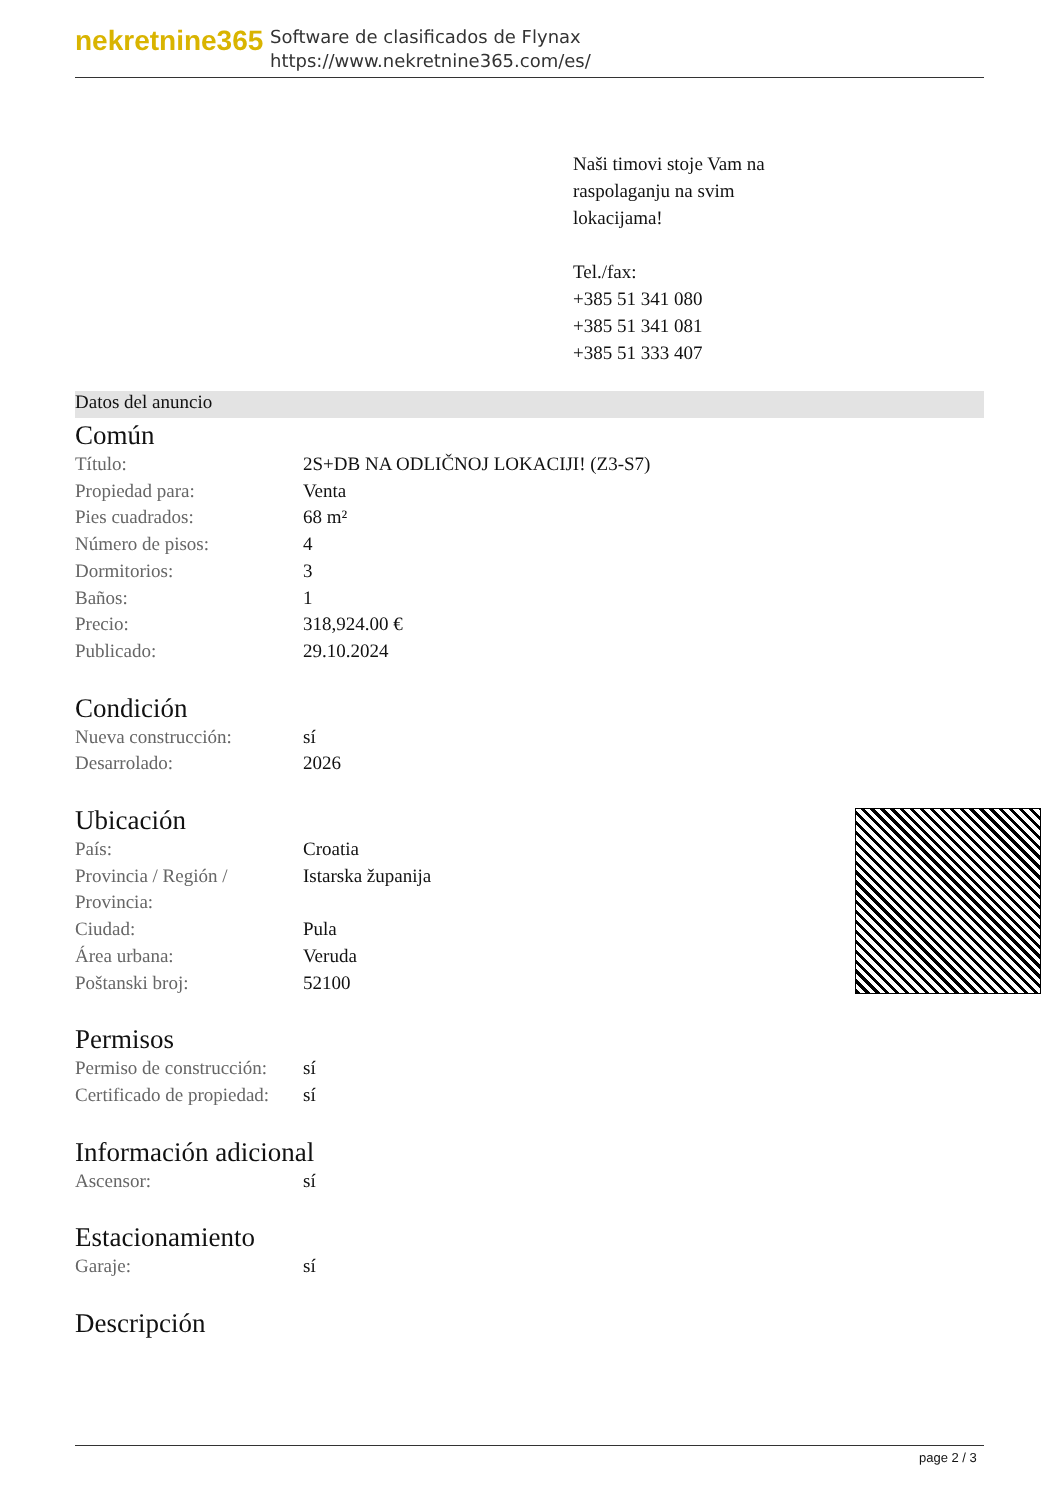nekretnine365
Software de clasificados de Flynax
https://www.nekretnine365.com/es/
Naši timovi stoje Vam na
raspolaganju na svim
lokacijama!
Tel./fax:
+385 51 341 080
+385 51 341 081
+385 51 333 407
Datos del anuncio
Común
| Título: | 2S+DB NA ODLIČNOJ LOKACIJI! (Z3-S7) |
| Propiedad para: | Venta |
| Pies cuadrados: | 68 m² |
| Número de pisos: | 4 |
| Dormitorios: | 3 |
| Baños: | 1 |
| Precio: | 318,924.00 € |
| Publicado: | 29.10.2024 |
Condición
| Nueva construcción: | sí |
| Desarrolado: | 2026 |
Ubicación
| País: | Croatia |
| Provincia / Región / Provincia: | Istarska županija |
| Ciudad: | Pula |
| Área urbana: | Veruda |
| Poštanski broj: | 52100 |
Permisos
| Permiso de construcción: | sí |
| Certificado de propiedad: | sí |
Información adicional
| Ascensor: | sí |
Estacionamiento
| Garaje: | sí |
Descripción
page 2 / 3